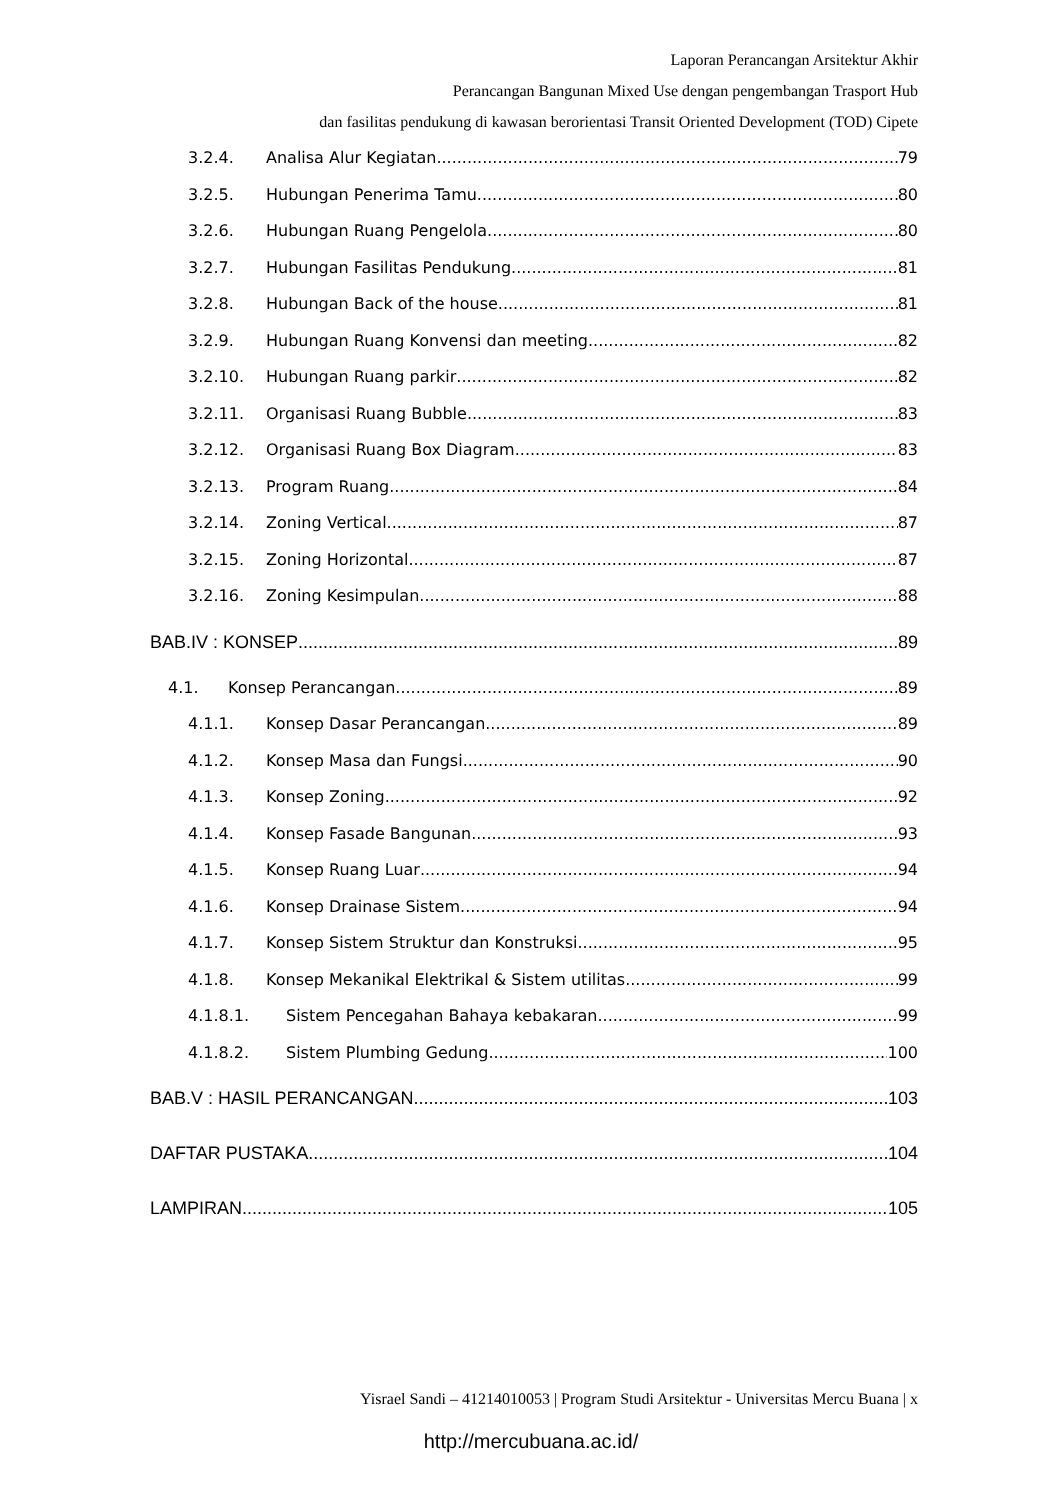Laporan Perancangan Arsitektur Akhir
Perancangan Bangunan Mixed Use dengan pengembangan Trasport Hub
dan fasilitas pendukung di kawasan berorientasi Transit Oriented Development (TOD) Cipete
3.2.4. Analisa Alur Kegiatan 79
3.2.5. Hubungan Penerima Tamu 80
3.2.6. Hubungan Ruang Pengelola 80
3.2.7. Hubungan Fasilitas Pendukung 81
3.2.8. Hubungan Back of the house 81
3.2.9. Hubungan Ruang Konvensi dan meeting 82
3.2.10. Hubungan Ruang parkir 82
3.2.11. Organisasi Ruang Bubble 83
3.2.12. Organisasi Ruang Box Diagram 83
3.2.13. Program Ruang 84
3.2.14. Zoning Vertical 87
3.2.15. Zoning Horizontal 87
3.2.16. Zoning Kesimpulan 88
BAB.IV : KONSEP 89
4.1. Konsep Perancangan 89
4.1.1. Konsep Dasar Perancangan 89
4.1.2. Konsep Masa dan Fungsi 90
4.1.3. Konsep Zoning 92
4.1.4. Konsep Fasade Bangunan 93
4.1.5. Konsep Ruang Luar 94
4.1.6. Konsep Drainase Sistem 94
4.1.7. Konsep Sistem Struktur dan Konstruksi 95
4.1.8. Konsep Mekanikal Elektrikal & Sistem utilitas 99
4.1.8.1. Sistem Pencegahan Bahaya kebakaran 99
4.1.8.2. Sistem Plumbing Gedung 100
BAB.V : HASIL PERANCANGAN 103
DAFTAR PUSTAKA 104
LAMPIRAN 105
Yisrael Sandi – 41214010053 | Program Studi Arsitektur - Universitas Mercu Buana | x
http://mercubuana.ac.id/